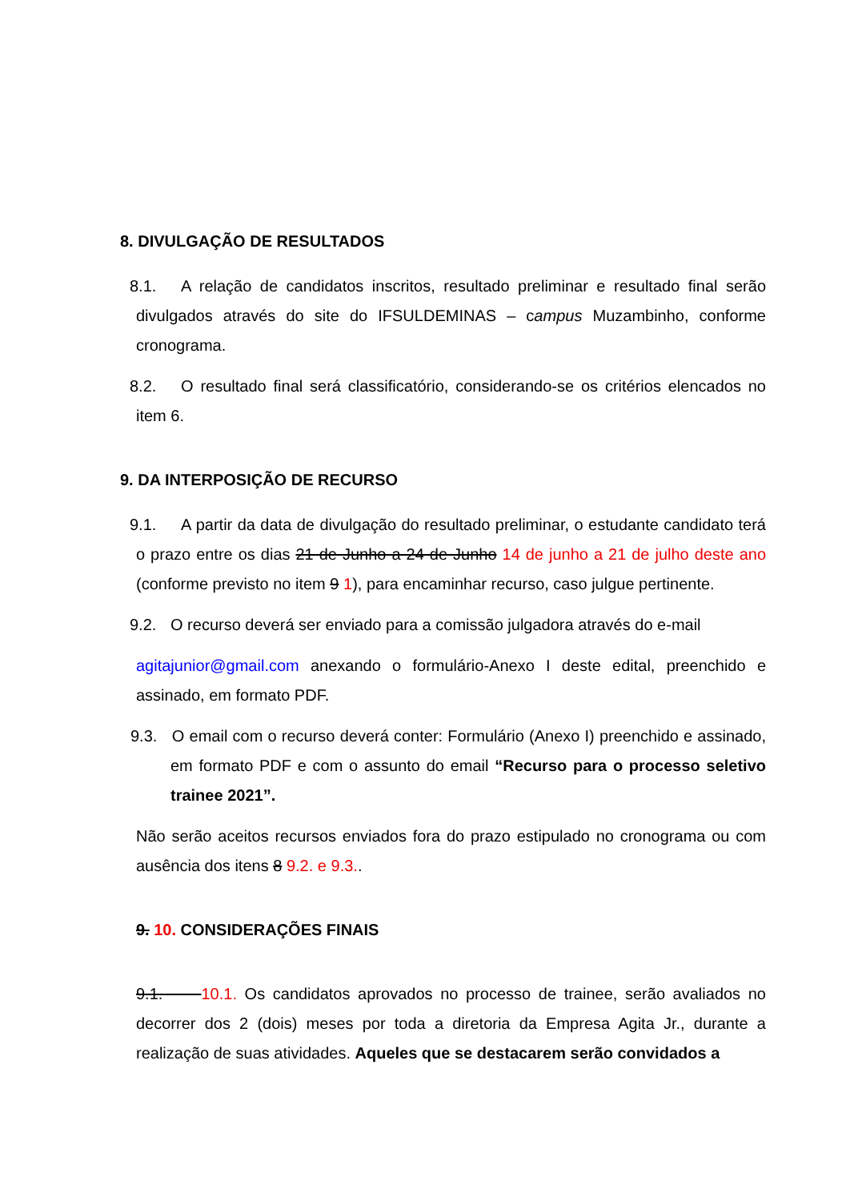8. DIVULGAÇÃO DE RESULTADOS
8.1. A relação de candidatos inscritos, resultado preliminar e resultado final serão divulgados através do site do IFSULDEMINAS – campus Muzambinho, conforme cronograma.
8.2. O resultado final será classificatório, considerando-se os critérios elencados no item 6.
9. DA INTERPOSIÇÃO DE RECURSO
9.1. A partir da data de divulgação do resultado preliminar, o estudante candidato terá o prazo entre os dias 21 de Junho a 24 de Junho 14 de junho a 21 de julho deste ano (conforme previsto no item 9 1), para encaminhar recurso, caso julgue pertinente.
9.2. O recurso deverá ser enviado para a comissão julgadora através do e-mail
agitajunior@gmail.com anexando o formulário-Anexo I deste edital, preenchido e assinado, em formato PDF.
9.3. O email com o recurso deverá conter: Formulário (Anexo I) preenchido e assinado, em formato PDF e com o assunto do email “Recurso para o processo seletivo trainee 2021”.
Não serão aceitos recursos enviados fora do prazo estipulado no cronograma ou com ausência dos itens 8 9.2. e 9.3..
9. 10. CONSIDERAÇÕES FINAIS
9.1. 10.1. Os candidatos aprovados no processo de trainee, serão avaliados no decorrer dos 2 (dois) meses por toda a diretoria da Empresa Agita Jr., durante a realização de suas atividades. Aqueles que se destacarem serão convidados a